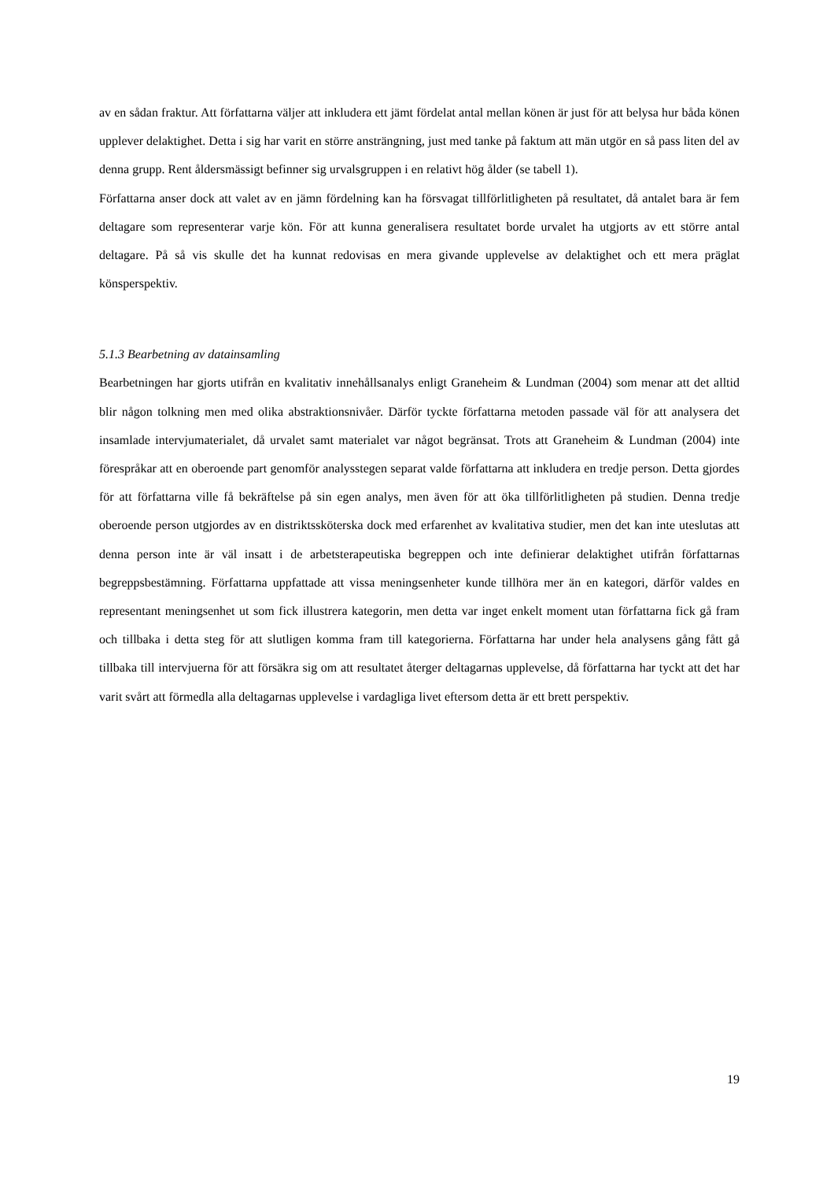av en sådan fraktur. Att författarna väljer att inkludera ett jämt fördelat antal mellan könen är just för att belysa hur båda könen upplever delaktighet. Detta i sig har varit en större ansträngning, just med tanke på faktum att män utgör en så pass liten del av denna grupp. Rent åldersmässigt befinner sig urvalsgruppen i en relativt hög ålder (se tabell 1).
Författarna anser dock att valet av en jämn fördelning kan ha försvagat tillförlitligheten på resultatet, då antalet bara är fem deltagare som representerar varje kön. För att kunna generalisera resultatet borde urvalet ha utgjorts av ett större antal deltagare. På så vis skulle det ha kunnat redovisas en mera givande upplevelse av delaktighet och ett mera präglat könsperspektiv.
5.1.3 Bearbetning av datainsamling
Bearbetningen har gjorts utifrån en kvalitativ innehållsanalys enligt Graneheim & Lundman (2004) som menar att det alltid blir någon tolkning men med olika abstraktionsnivåer. Därför tyckte författarna metoden passade väl för att analysera det insamlade intervjumaterialet, då urvalet samt materialet var något begränsat. Trots att Graneheim & Lundman (2004) inte förespråkar att en oberoende part genomför analysstegen separat valde författarna att inkludera en tredje person. Detta gjordes för att författarna ville få bekräftelse på sin egen analys, men även för att öka tillförlitligheten på studien. Denna tredje oberoende person utgjordes av en distriktssköterska dock med erfarenhet av kvalitativa studier, men det kan inte uteslutas att denna person inte är väl insatt i de arbetsterapeutiska begreppen och inte definierar delaktighet utifrån författarnas begreppsbestämning. Författarna uppfattade att vissa meningsenheter kunde tillhöra mer än en kategori, därför valdes en representant meningsenhet ut som fick illustrera kategorin, men detta var inget enkelt moment utan författarna fick gå fram och tillbaka i detta steg för att slutligen komma fram till kategorierna. Författarna har under hela analysens gång fått gå tillbaka till intervjuerna för att försäkra sig om att resultatet återger deltagarnas upplevelse, då författarna har tyckt att det har varit svårt att förmedla alla deltagarnas upplevelse i vardagliga livet eftersom detta är ett brett perspektiv.
19